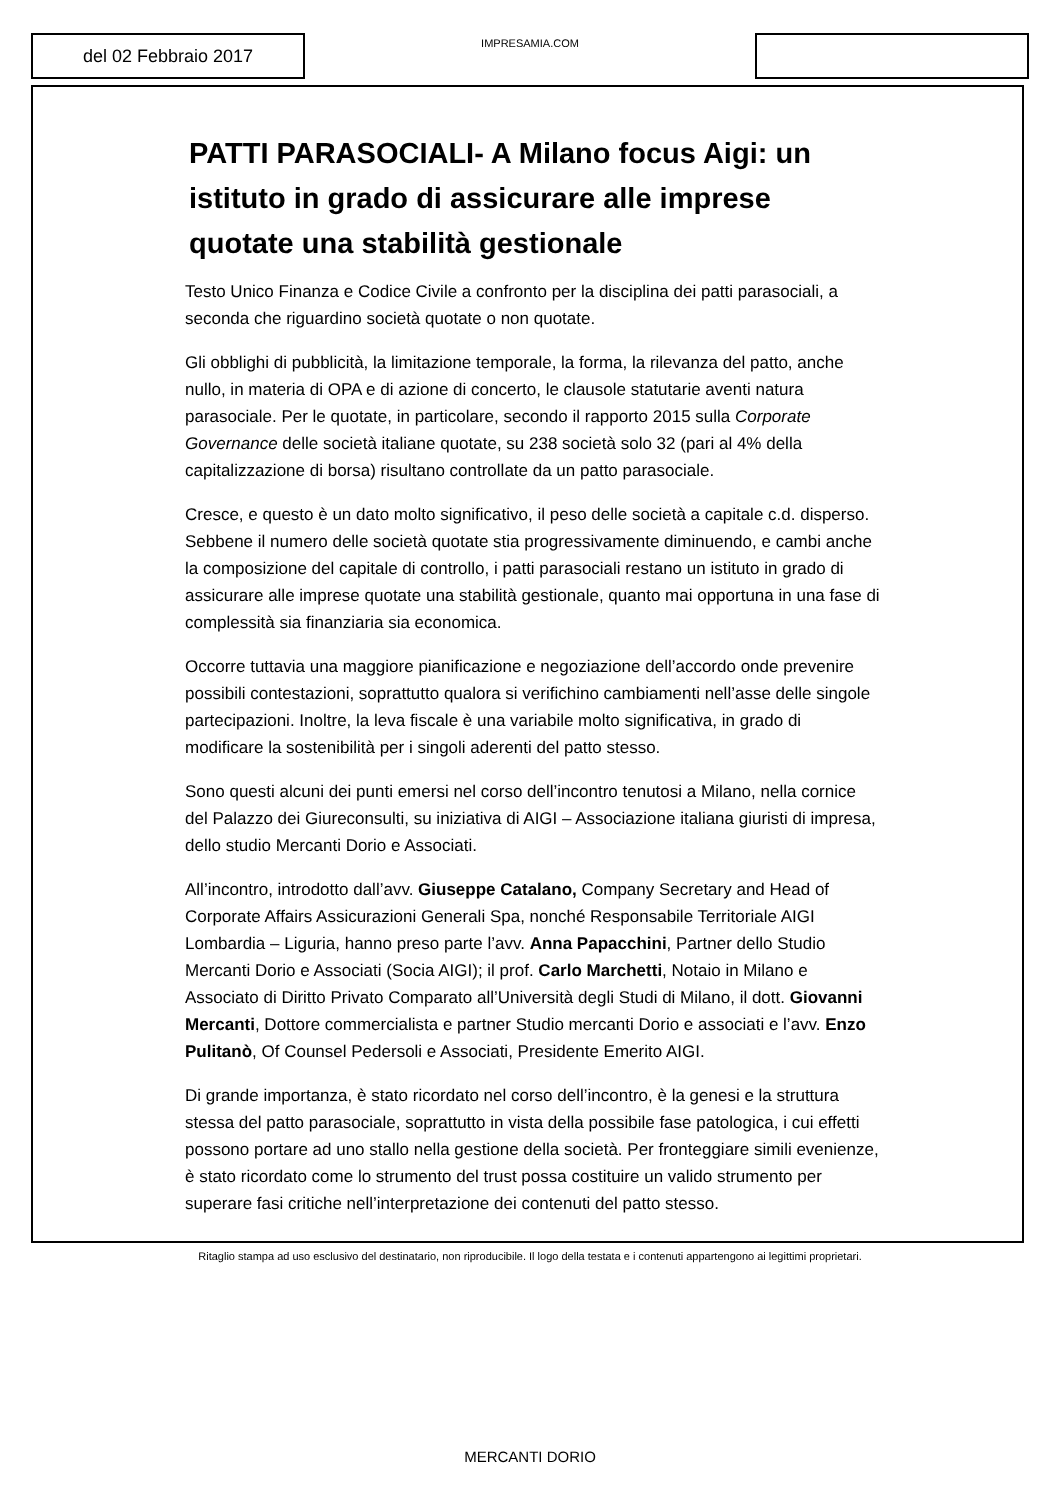del 02 Febbraio 2017
IMPRESAMIA.COM
PATTI PARASOCIALI- A Milano focus Aigi: un istituto in grado di assicurare alle imprese quotate una stabilità gestionale
Testo Unico Finanza e Codice Civile a confronto per la disciplina dei patti parasociali, a seconda che riguardino società quotate o non quotate.
Gli obblighi di pubblicità, la limitazione temporale, la forma, la rilevanza del patto, anche nullo, in materia di OPA e di azione di concerto, le clausole statutarie aventi natura parasociale. Per le quotate, in particolare, secondo il rapporto 2015 sulla Corporate Governance delle società italiane quotate, su 238 società solo 32 (pari al 4% della capitalizzazione di borsa) risultano controllate da un patto parasociale.
Cresce, e questo è un dato molto significativo, il peso delle società a capitale c.d. disperso. Sebbene il numero delle società quotate stia progressivamente diminuendo, e cambi anche la composizione del capitale di controllo, i patti parasociali restano un istituto in grado di assicurare alle imprese quotate una stabilità gestionale, quanto mai opportuna in una fase di complessità sia finanziaria sia economica.
Occorre tuttavia una maggiore pianificazione e negoziazione dell’accordo onde prevenire possibili contestazioni, soprattutto qualora si verifichino cambiamenti nell’asse delle singole partecipazioni. Inoltre, la leva fiscale è una variabile molto significativa, in grado di modificare la sostenibilità per i singoli aderenti del patto stesso.
Sono questi alcuni dei punti emersi nel corso dell’incontro tenutosi a Milano, nella cornice del Palazzo dei Giureconsulti, su iniziativa di AIGI – Associazione italiana giuristi di impresa, dello studio Mercanti Dorio e Associati.
All’incontro, introdotto dall’avv. Giuseppe Catalano, Company Secretary and Head of Corporate Affairs Assicurazioni Generali Spa, nonché Responsabile Territoriale AIGI Lombardia – Liguria, hanno preso parte l’avv. Anna Papacchini, Partner dello Studio Mercanti Dorio e Associati (Socia AIGI); il prof. Carlo Marchetti, Notaio in Milano e Associato di Diritto Privato Comparato all’Università degli Studi di Milano, il dott. Giovanni Mercanti, Dottore commercialista e partner Studio mercanti Dorio e associati e l’avv. Enzo Pulitanò, Of Counsel Pedersoli e Associati, Presidente Emerito AIGI.
Di grande importanza, è stato ricordato nel corso dell’incontro, è la genesi e la struttura stessa del patto parasociale, soprattutto in vista della possibile fase patologica, i cui effetti possono portare ad uno stallo nella gestione della società. Per fronteggiare simili evenienze, è stato ricordato come lo strumento del trust possa costituire un valido strumento per superare fasi critiche nell’interpretazione dei contenuti del patto stesso.
Ritaglio stampa ad uso esclusivo del destinatario, non riproducibile. Il logo della testata e i contenuti appartengono ai legittimi proprietari.
MERCANTI DORIO